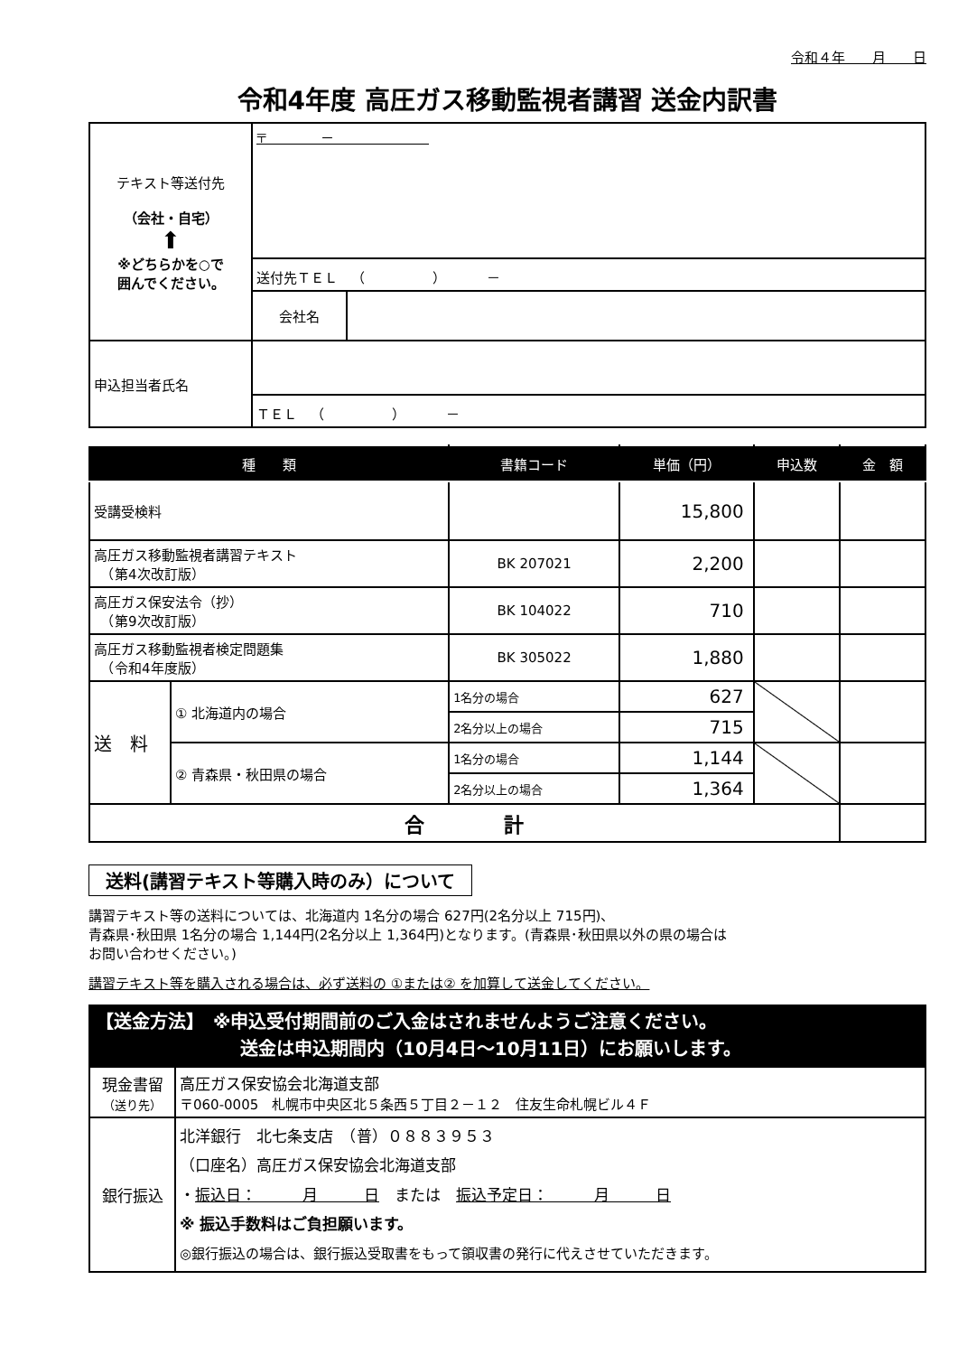令和４年　　月　　日
令和4年度 高圧ガス移動監視者講習 送金内訳書
| テキスト等送付先 （会社・自宅） ⬆ ※どちらかを○で 囲んでください。 | 〒 － | |
| | 送付先ＴＥＬ （ ） － | |
| | 会社名 | |
| 申込担当者氏名 | | |
| | ＴＥＬ （ ） － | |
| 種 類 | | 書籍コード | 単価（円） | 申込数 | 金 額 |
| --- | --- | --- | --- | --- | --- |
| 受講受検料 | | | 15,800 | | |
| 高圧ガス移動監視者講習テキスト （第4次改訂版） | | BK 207021 | 2,200 | | |
| 高圧ガス保安法令（抄） （第9次改訂版） | | BK 104022 | 710 | | |
| 高圧ガス移動監視者検定問題集 （令和4年度版） | | BK 305022 | 1,880 | | |
| 送 料 | ① 北海道内の場合 | 1名分の場合 | 627 | | |
| | | 2名分以上の場合 | 715 | | |
| | ② 青森県・秋田県の場合 | 1名分の場合 | 1,144 | | |
| | | 2名分以上の場合 | 1,364 | | |
| 合 計 | | | | | |
送料(講習テキスト等購入時のみ）について
講習テキスト等の送料については、北海道内 1名分の場合 627円(2名分以上 715円)、
青森県･秋田県 1名分の場合 1,144円(2名分以上 1,364円)となります。(青森県･秋田県以外の県の場合は
お問い合わせください。)
講習テキスト等を購入される場合は、必ず送料の ①または② を加算して送金してください。
【送金方法】　※申込受付期間前のご入金はされませんようご注意ください。
　　　　　　　　送金は申込期間内（10月4日～10月11日）にお願いします。
| 現金書留 （送り先） | 高圧ガス保安協会北海道支部 〒060-0005 札幌市中央区北５条西５丁目２－１２ 住友生命札幌ビル４Ｆ |
| 銀行振込 | 北洋銀行 北七条支店 （普）０８８３９５３ （口座名）高圧ガス保安協会北海道支部 ・ 振込日： 月 日 または 振込予定日： 月 日 ※ 振込手数料はご負担願います。 ◎銀行振込の場合は、銀行振込受取書をもって領収書の発行に代えさせていただきます。 |